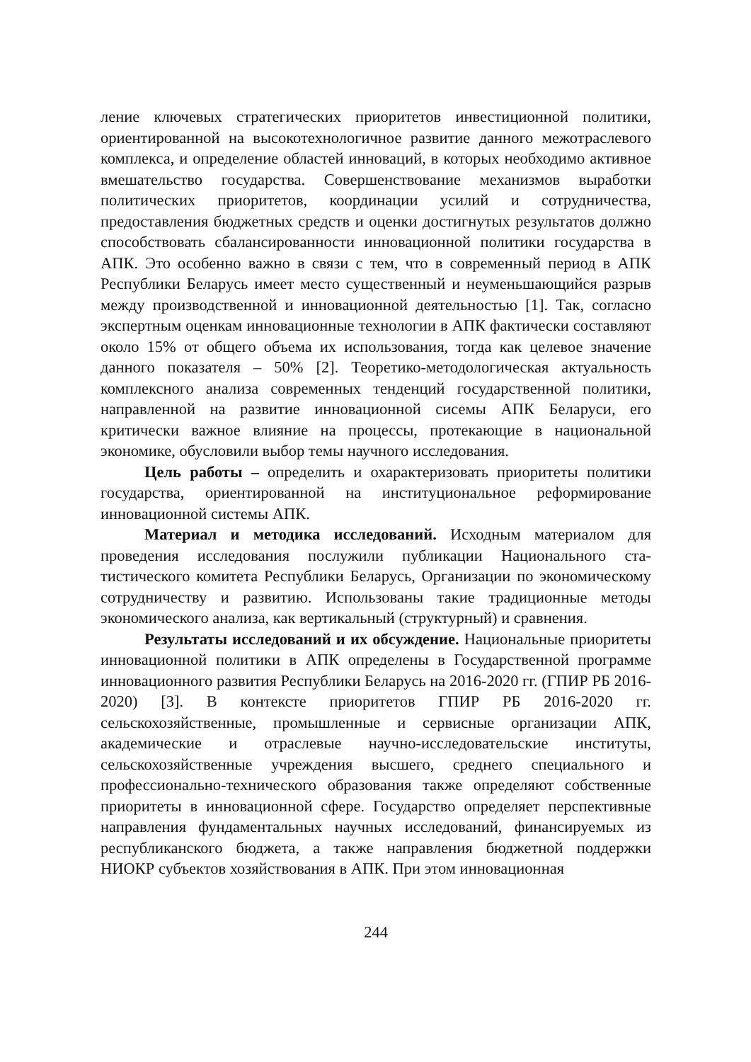ление ключевых стратегических приоритетов инвестиционной полити­ки, ориентированной на высокотехнологичное развитие данного меж­отраслевого комплекса, и определение областей инноваций, в которых необходимо активное вмешательство государства. Совершенствование механизмов выработки политических приоритетов, координации уси­лий и сотрудничества, предоставления бюджетных средств и оценки достигнутых результатов должно способствовать сбалансированности инновационной политики государства в АПК. Это особенно важно в связи с тем, что в современный период в АПК Республики Беларусь имеет место существенный и неуменьшающийся разрыв между произ­водственной и инновационной деятельностью [1]. Так, согласно экс­пертным оценкам инновационные технологии в АПК фактически со­ставляют около 15% от общего объема их использования, тогда как целевое значение данного показателя – 50% [2]. Теоретико-методологическая актуальность комплексного анализа современных тенденций государственной политики, направленной на развитие ин­новационной сисемы АПК Беларуси, его критически важное влияние на процессы, протекающие в национальной экономике, обусловили выбор темы научного исследования.
Цель работы – определить и охарактеризовать приоритеты поли­тики государства, ориентированной на институциональное реформиро­вание инновационной системы АПК.
Материал и методика исследований. Исходным материалом для проведения исследования послужили публикации Национального ста­тистического комитета Республики Беларусь, Организации по эконо­мическому сотрудничеству и развитию. Использованы такие традици­онные методы экономического анализа, как вертикальный (структур­ный) и сравнения.
Результаты исследований и их обсуждение. Национальные приоритеты инновационной политики в АПК определены в Государ­ственной программе инновационного развития Республики Беларусь на 2016-2020 гг. (ГПИР РБ 2016-2020) [3]. В контексте приоритетов ГПИР РБ 2016-2020 гг. сельскохозяйственные, промышленные и сервисные организации АПК, академические и отраслевые научно-исследовательские институты, сельскохозяйственные учреждения высшего, среднего специального и профессионально-технического образования также определяют собственные приоритеты в инноваци­онной сфере. Государство определяет перспективные направления фундаментальных научных исследований, финансируемых из респуб­ликанского бюджета, а также направления бюджетной поддержки НИОКР субъектов хозяйствования в АПК. При этом инновационная
244